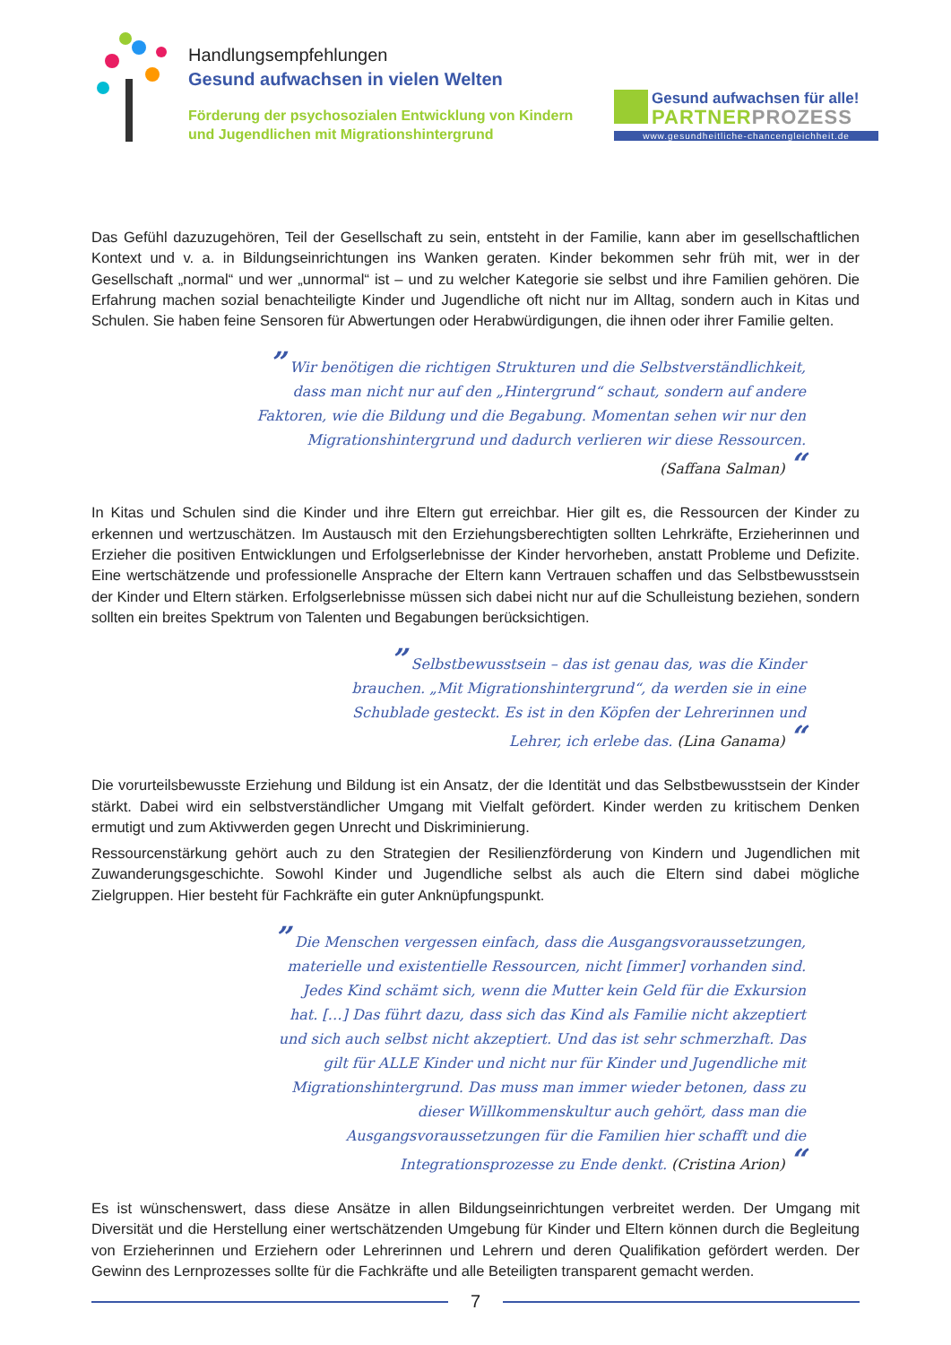Handlungsempfehlungen
Gesund aufwachsen in vielen Welten
Förderung der psychosozialen Entwicklung von Kindern und Jugendlichen mit Migrationshintergrund
Gesund aufwachsen für alle!
PARTNER PROZESS
www.gesundheitliche-chancengleichheit.de
Das Gefühl dazuzugehören, Teil der Gesellschaft zu sein, entsteht in der Familie, kann aber im gesellschaftlichen Kontext und v. a. in Bildungseinrichtungen ins Wanken geraten. Kinder bekommen sehr früh mit, wer in der Gesellschaft „normal“ und wer „unnormal“ ist – und zu welcher Kategorie sie selbst und ihre Familien gehören. Die Erfahrung machen sozial benachteiligte Kinder und Jugendliche oft nicht nur im Alltag, sondern auch in Kitas und Schulen. Sie haben feine Sensoren für Abwertungen oder Herabwürdigungen, die ihnen oder ihrer Familie gelten.
” Wir benötigen die richtigen Strukturen und die Selbstverständlichkeit, dass man nicht nur auf den „Hintergrund“ schaut, sondern auf andere Faktoren, wie die Bildung und die Begabung. Momentan sehen wir nur den Migrationshintergrund und dadurch verlieren wir diese Ressourcen. (Saffana Salman) “
In Kitas und Schulen sind die Kinder und ihre Eltern gut erreichbar. Hier gilt es, die Ressourcen der Kinder zu erkennen und wertzuschätzen. Im Austausch mit den Erziehungsberechtigten sollten Lehrkräfte, Erzieherinnen und Erzieher die positiven Entwicklungen und Erfolgserlebnisse der Kinder hervorheben, anstatt Probleme und Defizite. Eine wertschätzende und professionelle Ansprache der Eltern kann Vertrauen schaffen und das Selbstbewusstsein der Kinder und Eltern stärken. Erfolgserlebnisse müssen sich dabei nicht nur auf die Schulleistung beziehen, sondern sollten ein breites Spektrum von Talenten und Begabungen berücksichtigen.
” Selbstbewusstsein – das ist genau das, was die Kinder brauchen. „Mit Migrationshintergrund“, da werden sie in eine Schublade gesteckt. Es ist in den Köpfen der Lehrerinnen und Lehrer, ich erlebe das. (Lina Ganama) “
Die vorurteilsbewusste Erziehung und Bildung ist ein Ansatz, der die Identität und das Selbstbewusstsein der Kinder stärkt. Dabei wird ein selbstverständlicher Umgang mit Vielfalt gefördert. Kinder werden zu kritischem Denken ermutigt und zum Aktivwerden gegen Unrecht und Diskriminierung.
Ressourcenstärkung gehört auch zu den Strategien der Resilienzförderung von Kindern und Jugendlichen mit Zuwanderungsgeschichte. Sowohl Kinder und Jugendliche selbst als auch die Eltern sind dabei mögliche Zielgruppen. Hier besteht für Fachkräfte ein guter Anknüpfungspunkt.
” Die Menschen vergessen einfach, dass die Ausgangsvoraussetzungen, materielle und existentielle Ressourcen, nicht [immer] vorhanden sind. Jedes Kind schämt sich, wenn die Mutter kein Geld für die Exkursion hat. […] Das führt dazu, dass sich das Kind als Familie nicht akzeptiert und sich auch selbst nicht akzeptiert. Und das ist sehr schmerzhaft. Das gilt für ALLE Kinder und nicht nur für Kinder und Jugendliche mit Migrationshintergrund. Das muss man immer wieder betonen, dass zu dieser Willkommenskultur auch gehört, dass man die Ausgangsvoraussetzungen für die Familien hier schafft und die Integrationsprozesse zu Ende denkt. (Cristina Arion) “
Es ist wünschenswert, dass diese Ansätze in allen Bildungseinrichtungen verbreitet werden. Der Umgang mit Diversität und die Herstellung einer wertschätzenden Umgebung für Kinder und Eltern können durch die Begleitung von Erzieherinnen und Erziehern oder Lehrerinnen und Lehrern und deren Qualifikation gefördert werden. Der Gewinn des Lernprozesses sollte für die Fachkräfte und alle Beteiligten transparent gemacht werden.
7